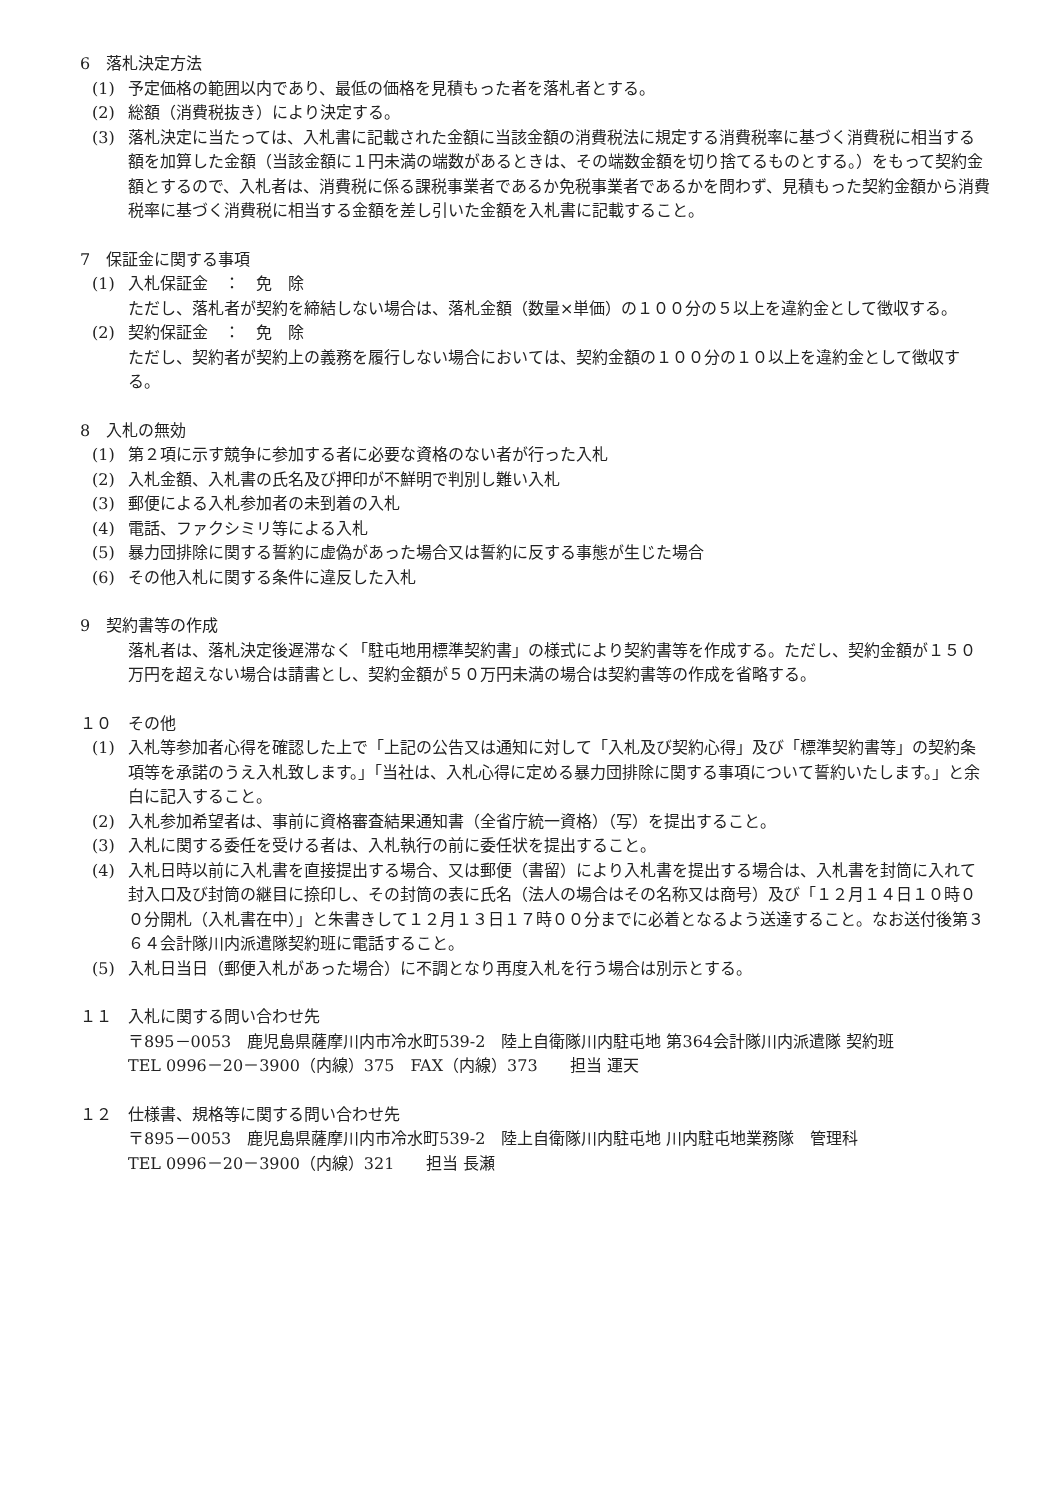6　落札決定方法
(1) 予定価格の範囲以内であり、最低の価格を見積もった者を落札者とする。
(2) 総額（消費税抜き）により決定する。
(3) 落札決定に当たっては、入札書に記載された金額に当該金額の消費税法に規定する消費税率に基づく消費税に相当する額を加算した金額（当該金額に１円未満の端数があるときは、その端数金額を切り捨てるものとする。）をもって契約金額とするので、入札者は、消費税に係る課税事業者であるか免税事業者であるかを問わず、見積もった契約金額から消費税率に基づく消費税に相当する金額を差し引いた金額を入札書に記載すること。
7　保証金に関する事項
(1) 入札保証金　：　免　除
ただし、落札者が契約を締結しない場合は、落札金額（数量×単価）の１００分の５以上を違約金として徴収する。
(2) 契約保証金　：　免　除
ただし、契約者が契約上の義務を履行しない場合においては、契約金額の１００分の１０以上を違約金として徴収する。
8　入札の無効
(1) 第２項に示す競争に参加する者に必要な資格のない者が行った入札
(2) 入札金額、入札書の氏名及び押印が不鮮明で判別し難い入札
(3) 郵便による入札参加者の未到着の入札
(4) 電話、ファクシミリ等による入札
(5) 暴力団排除に関する誓約に虚偽があった場合又は誓約に反する事態が生じた場合
(6) その他入札に関する条件に違反した入札
9　契約書等の作成
落札者は、落札決定後遅滞なく「駐屯地用標準契約書」の様式により契約書等を作成する。ただし、契約金額が１５０万円を超えない場合は請書とし、契約金額が５０万円未満の場合は契約書等の作成を省略する。
１０　その他
(1) 入札等参加者心得を確認した上で「上記の公告又は通知に対して「入札及び契約心得」及び「標準契約書等」の契約条項等を承諾のうえ入札致します。」「当社は、入札心得に定める暴力団排除に関する事項について誓約いたします。」と余白に記入すること。
(2) 入札参加希望者は、事前に資格審査結果通知書（全省庁統一資格）（写）を提出すること。
(3) 入札に関する委任を受ける者は、入札執行の前に委任状を提出すること。
(4) 入札日時以前に入札書を直接提出する場合、又は郵便（書留）により入札書を提出する場合は、入札書を封筒に入れて封入口及び封筒の継目に捺印し、その封筒の表に氏名（法人の場合はその名称又は商号）及び「１２月１４日１０時００分開札（入札書在中）」と朱書きして１２月１３日１７時００分までに必着となるよう送達すること。なお送付後第３６４会計隊川内派遣隊契約班に電話すること。
(5) 入札日当日（郵便入札があった場合）に不調となり再度入札を行う場合は別示とする。
１１　入札に関する問い合わせ先
〒895－0053　鹿児島県薩摩川内市冷水町539-2　陸上自衛隊川内駐屯地 第364会計隊川内派遣隊 契約班
TEL 0996－20－3900（内線）375　FAX（内線）373　　担当 運天
１２　仕様書、規格等に関する問い合わせ先
〒895－0053　鹿児島県薩摩川内市冷水町539-2　陸上自衛隊川内駐屯地 川内駐屯地業務隊　管理科
TEL 0996－20－3900（内線）321　　担当 長瀬